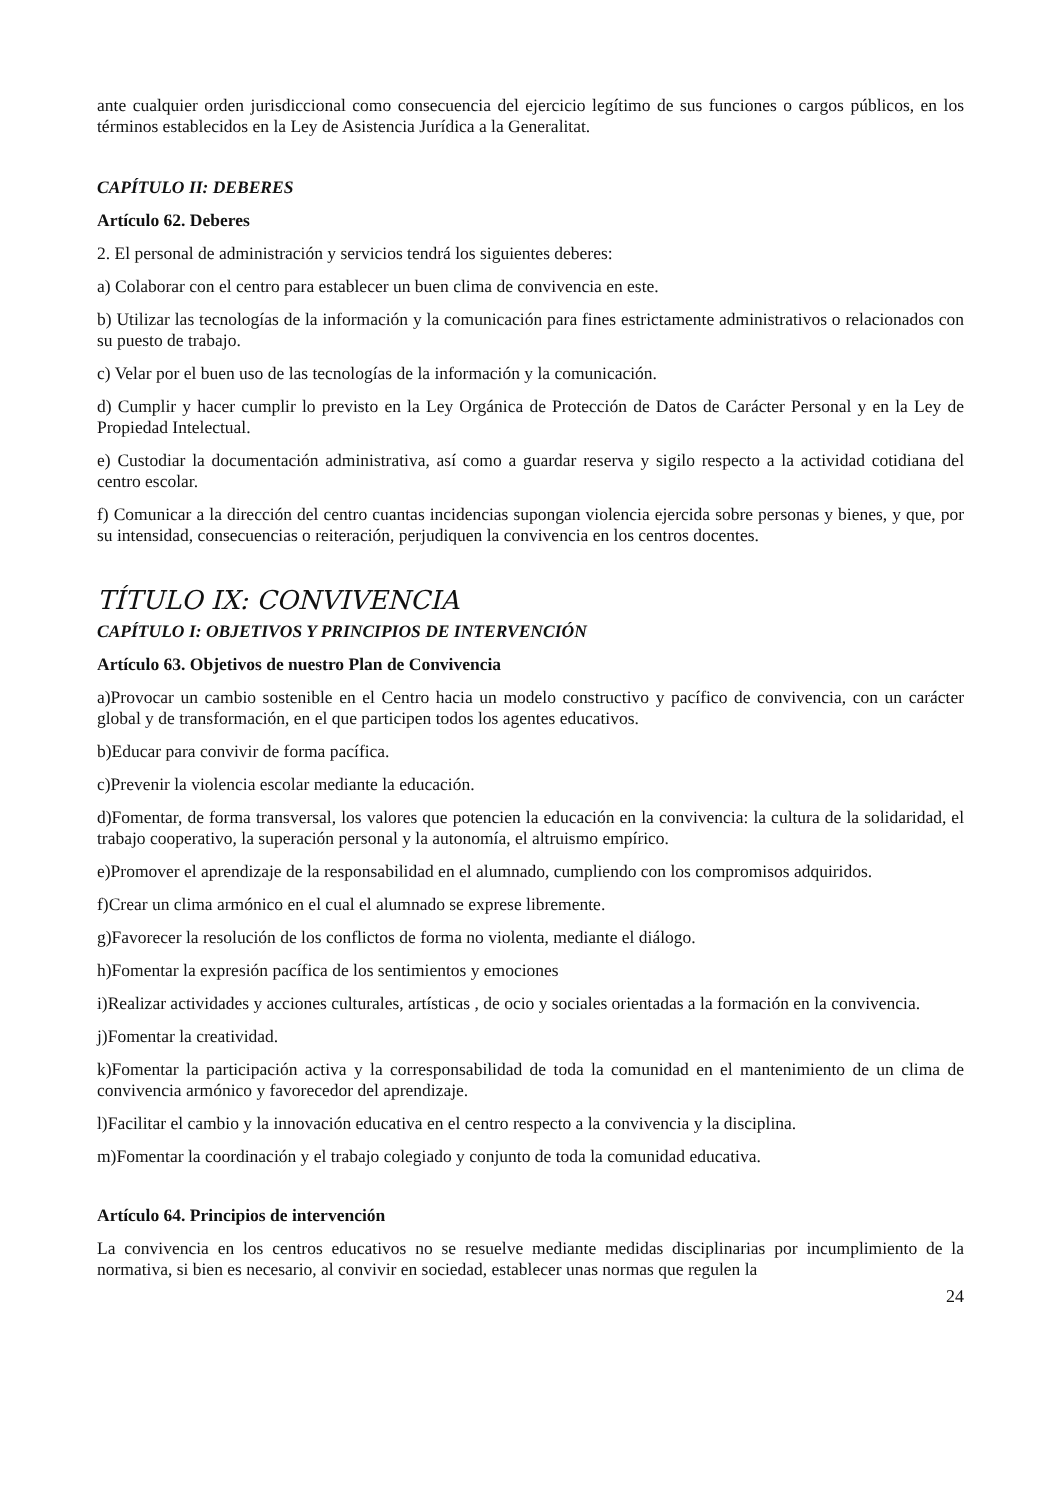ante cualquier orden jurisdiccional como consecuencia del ejercicio legítimo de sus funciones o cargos públicos, en los términos establecidos en la Ley de Asistencia Jurídica a la Generalitat.
CAPÍTULO II: DEBERES
Artículo 62. Deberes
2. El personal de administración y servicios tendrá los siguientes deberes:
a) Colaborar con el centro para establecer un buen clima de convivencia en este.
b) Utilizar las tecnologías de la información y la comunicación para fines estrictamente administrativos o relacionados con su puesto de trabajo.
c) Velar por el buen uso de las tecnologías de la información y la comunicación.
d) Cumplir y hacer cumplir lo previsto en la Ley Orgánica de Protección de Datos de Carácter Personal y en la Ley de Propiedad Intelectual.
e) Custodiar la documentación administrativa, así como a guardar reserva y sigilo respecto a la actividad cotidiana del centro escolar.
f) Comunicar a la dirección del centro cuantas incidencias supongan violencia ejercida sobre personas y bienes, y que, por su intensidad, consecuencias o reiteración, perjudiquen la convivencia en los centros docentes.
TÍTULO IX: CONVIVENCIA
CAPÍTULO I: OBJETIVOS Y PRINCIPIOS DE INTERVENCIÓN
Artículo 63. Objetivos de nuestro Plan de Convivencia
a)Provocar un cambio sostenible en el Centro hacia un modelo constructivo y pacífico de convivencia, con un carácter global y de transformación, en el que participen todos los agentes educativos.
b)Educar para convivir de forma pacífica.
c)Prevenir la violencia escolar mediante la educación.
d)Fomentar, de forma transversal, los valores que potencien la educación en la convivencia: la cultura de la solidaridad, el trabajo cooperativo, la superación personal y la autonomía, el altruismo empírico.
e)Promover el aprendizaje de la responsabilidad en el alumnado, cumpliendo con los compromisos adquiridos.
f)Crear un clima armónico en el cual el alumnado se exprese libremente.
g)Favorecer la resolución de los conflictos de forma no violenta, mediante el diálogo.
h)Fomentar la expresión pacífica de los sentimientos y emociones
i)Realizar actividades y acciones culturales, artísticas , de ocio y sociales orientadas a la formación en la convivencia.
j)Fomentar la creatividad.
k)Fomentar la participación activa y la corresponsabilidad de toda la comunidad en el mantenimiento de un clima de convivencia armónico y favorecedor del aprendizaje.
l)Facilitar el cambio y la innovación educativa en el centro respecto a la convivencia y la disciplina.
m)Fomentar la coordinación y el trabajo colegiado y conjunto de toda la comunidad educativa.
Artículo 64. Principios de intervención
La convivencia en los centros educativos no se resuelve mediante medidas disciplinarias por incumplimiento de la normativa, si bien es necesario, al convivir en sociedad, establecer unas normas que regulen la
24